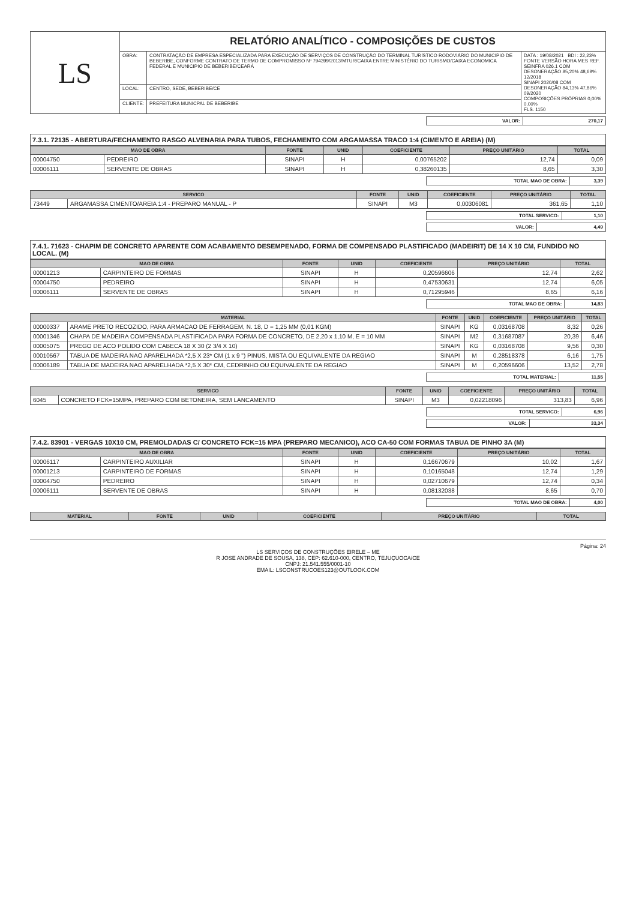| LS | RELATÓRIO ANALÍTICO - COMPOSIÇÕES DE CUSTOS | | |
| | OBRA: | CONTRATAÇÃO DE EMPRESA ESPECIALIZADA PARA EXECUÇÃO DE SERVIÇOS DE CONSTRUÇÃO DO TERMINAL TURÍSTICO RODOVIÁRIO DO MUNICIPIO DE BEBERIBE, CONFORME CONTRATO DE TERMO DE COMPROMISSO Nº 794399/2013/MTUR/CAIXA ENTRE MINISTÉRIO DO TURISMO/CAIXA ECONOMICA FEDERAL E MUNICIPIO DE BEBERIBE/CEARÁ | DATA : 19/08/2021 BDI : 22,23% FONTE VERSÃO HORA MES REF. SEINFRA 026.1 COM DESONERAÇÃO 85,20% 48,69% 12/2018 SINAPI 2020/08 COM DESONERAÇÃO 84,13% 47,86% 09/2020 COMPOSIÇÕES PRÓPRIAS 0,00% 0,00% FLS. 1150 |
| | LOCAL: | CENTRO, SEDE, BEBERIBE/CE | |
| | CLIENTE: | PREFEITURA MUNICPAL DE BEBERIBE | |
| VALOR: | 270,17 |
7.3.1. 72135 - ABERTURA/FECHAMENTO RASGO ALVENARIA PARA TUBOS, FECHAMENTO COM ARGAMASSA TRACO 1:4 (CIMENTO E AREIA) (M)
| MAO DE OBRA | | FONTE | UNID | COEFICIENTE | PREÇO UNITÁRIO | TOTAL |
| --- | --- | --- | --- | --- | --- | --- |
| 00004750 | PEDREIRO | SINAPI | H | 0,00765202 | 12,74 | 0,09 |
| 00006111 | SERVENTE DE OBRAS | SINAPI | H | 0,38260135 | 8,65 | 3,30 |
| TOTAL MAO DE OBRA: | 3,39 |
| SERVICO | | FONTE | UNID | COEFICIENTE | PREÇO UNITÁRIO | TOTAL |
| --- | --- | --- | --- | --- | --- | --- |
| 73449 | ARGAMASSA CIMENTO/AREIA 1:4 - PREPARO MANUAL - P | SINAPI | M3 | 0,00306081 | 361,65 | 1,10 |
| TOTAL SERVICO: | 1,10 |
| VALOR: | 4,49 |
7.4.1. 71623 - CHAPIM DE CONCRETO APARENTE COM ACABAMENTO DESEMPENADO, FORMA DE COMPENSADO PLASTIFICADO (MADEIRIT) DE 14 X 10 CM, FUNDIDO NO LOCAL. (M)
| MAO DE OBRA | | FONTE | UNID | COEFICIENTE | PREÇO UNITÁRIO | TOTAL |
| --- | --- | --- | --- | --- | --- | --- |
| 00001213 | CARPINTEIRO DE FORMAS | SINAPI | H | 0,20596606 | 12,74 | 2,62 |
| 00004750 | PEDREIRO | SINAPI | H | 0,47530631 | 12,74 | 6,05 |
| 00006111 | SERVENTE DE OBRAS | SINAPI | H | 0,71295946 | 8,65 | 6,16 |
| TOTAL MAO DE OBRA: | 14,83 |
| MATERIAL | | FONTE | UNID | COEFICIENTE | PREÇO UNITÁRIO | TOTAL |
| --- | --- | --- | --- | --- | --- | --- |
| 00000337 | ARAME PRETO RECOZIDO, PARA ARMACAO DE FERRAGEM, N. 18, D = 1,25 MM (0,01 KGM) | SINAPI | KG | 0,03168708 | 8,32 | 0,26 |
| 00001346 | CHAPA DE MADEIRA COMPENSADA PLASTIFICADA PARA FORMA DE CONCRETO, DE 2,20 x 1,10 M, E = 10 MM | SINAPI | M2 | 0,31687087 | 20,39 | 6,46 |
| 00005075 | PREGO DE ACO POLIDO COM CABECA 18 X 30 (2 3/4 X 10) | SINAPI | KG | 0,03168708 | 9,56 | 0,30 |
| 00010567 | TABUA DE MADEIRA NAO APARELHADA *2,5 X 23* CM (1 x 9 ") PINUS, MISTA OU EQUIVALENTE DA REGIAO | SINAPI | M | 0,28518378 | 6,16 | 1,75 |
| 00006189 | TABUA DE MADEIRA NAO APARELHADA *2,5 X 30* CM, CEDRINHO OU EQUIVALENTE DA REGIAO | SINAPI | M | 0,20596606 | 13,52 | 2,78 |
| TOTAL MATERIAL: | 11,55 |
| SERVICO | | FONTE | UNID | COEFICIENTE | PREÇO UNITÁRIO | TOTAL |
| --- | --- | --- | --- | --- | --- | --- |
| 6045 | CONCRETO FCK=15MPA, PREPARO COM BETONEIRA, SEM LANCAMENTO | SINAPI | M3 | 0,02218096 | 313,83 | 6,96 |
| TOTAL SERVICO: | 6,96 |
| VALOR: | 33,34 |
7.4.2. 83901 - VERGAS 10X10 CM, PREMOLDADAS C/ CONCRETO FCK=15 MPA (PREPARO MECANICO), ACO CA-50 COM FORMAS TABUA DE PINHO 3A (M)
| MAO DE OBRA | | FONTE | UNID | COEFICIENTE | PREÇO UNITÁRIO | TOTAL |
| --- | --- | --- | --- | --- | --- | --- |
| 00006117 | CARPINTEIRO AUXILIAR | SINAPI | H | 0,16670679 | 10,02 | 1,67 |
| 00001213 | CARPINTEIRO DE FORMAS | SINAPI | H | 0,10165048 | 12,74 | 1,29 |
| 00004750 | PEDREIRO | SINAPI | H | 0,02710679 | 12,74 | 0,34 |
| 00006111 | SERVENTE DE OBRAS | SINAPI | H | 0,08132038 | 8,65 | 0,70 |
| TOTAL MAO DE OBRA: | 4,00 |
| MATERIAL | FONTE | UNID | COEFICIENTE | PREÇO UNITÁRIO | TOTAL |
| --- | --- | --- | --- | --- | --- |
Página: 24
LS SERVIÇOS DE CONSTRUÇÕES EIRELE – ME
R JOSE ANDRADE DE SOUSA, 138, CEP: 62.610-000, CENTRO, TEJUÇUOCA/CE
CNPJ: 21.541.555/0001-10
EMAIL: LSCONSTRUCOES123@OUTLOOK.COM